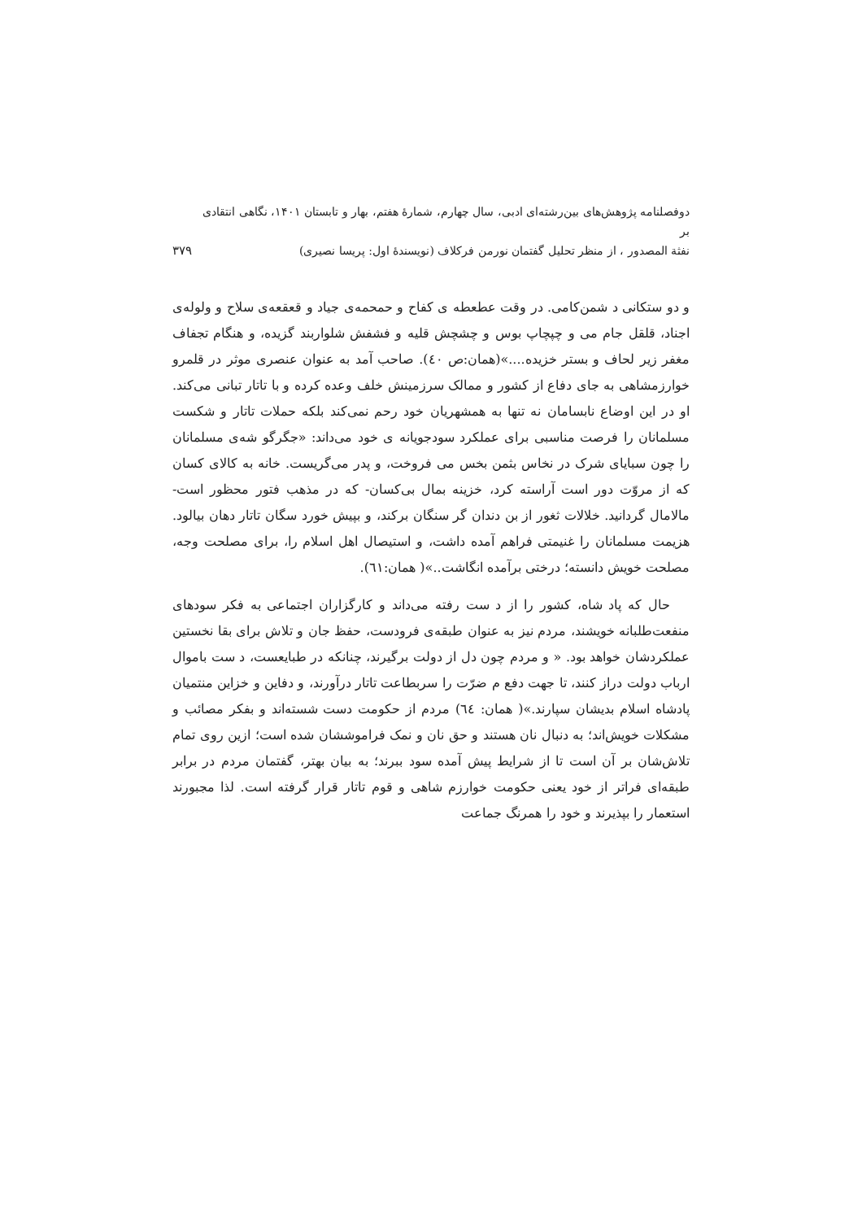دوفصلنامه پژوهش‌های بین‌رشته‌ای ادبی، سال چهارم، شمارهٔ هفتم، بهار و تابستان ۱۴۰۱، نگاهی انتقادی بر
نفثة المصدور ، از منظر تحلیل گفتمان نورمن فرکلاف (نویسندهٔ اول: پریسا نصیری)
۳۷۹
و دو ستکانی د شمن‌کامی. در وقت عطعطه ی کفاح و حمحمه‌ی جیاد و قعقعه‌ی سلاح و ولوله‌ی اجناد، قلقل جام می و چپچاپ بوس و چشچش قلیه و فشفش شلواربند گزیده، و هنگام تجفاف مغفر زیر لحاف و بستر خزیده....»(همان:ص ٤٠). صاحب آمد به عنوان عنصری موثر در قلمرو خوارزمشاهی به جای دفاع از کشور و ممالک سرزمینش خلف وعده کرده و با تاتار تبانی می‌کند. او در این اوضاع نابسامان نه تنها به همشهریان خود رحم نمی‌کند بلکه حملات تاتار و شکست مسلمانان را فرصت مناسبی برای عملکرد سودجویانه ی خود می‌داند: «جگرگو شه‌ی مسلمانان را چون سبایای شرک در نخاس بثمن بخس می فروخت، و پدر می‌گریست. خانه به کالای کسان که از مروّت دور است آراسته کرد، خزینه بمال بی‌کسان- که در مذهب فتور محظور است- مالامال گردانید. خلالات ثغور از بن دندان گر سنگان برکند، و بپیش خورد سگان تاتار دهان بیالود. هزیمت مسلمانان را غنیمتی فراهم آمده داشت، و استیصال اهل اسلام را، برای مصلحت وجه، مصلحت خویش دانسته؛ درختی برآمده انگاشت..»( همان:٦١).
حال که پاد شاه، کشور را از د ست رفته می‌داند و کارگزاران اجتماعی به فکر سودهای منفعت‌طلبانه خویشند، مردم نیز به عنوان طبقه‌ی فرودست، حفظ جان و تلاش برای بقا نخستین عملکردشان خواهد بود. « و مردم چون دل از دولت برگیرند، چنانکه در طبایعست، د ست باموال ارباب دولت دراز کنند، تا جهت دفع م ضرّت را سربطاعت تاتار درآورند، و دفاین و خزاین منتمیان پادشاه اسلام بدیشان سپارند.»( همان: ٦٤) مردم از حکومت دست شسته‌اند و بفکر مصائب و مشکلات خویش‌اند؛ به دنبال نان هستند و حق نان و نمک فراموششان شده است؛ ازین روی تمام تلاش‌شان بر آن است تا از شرایط پیش آمده سود ببرند؛ به بیان بهتر، گفتمان مردم در برابر طبقه‌ای فراتر از خود یعنی حکومت خوارزم شاهی و قوم تاتار قرار گرفته است. لذا مجبورند استعمار را بپذیرند و خود را همرنگ جماعت